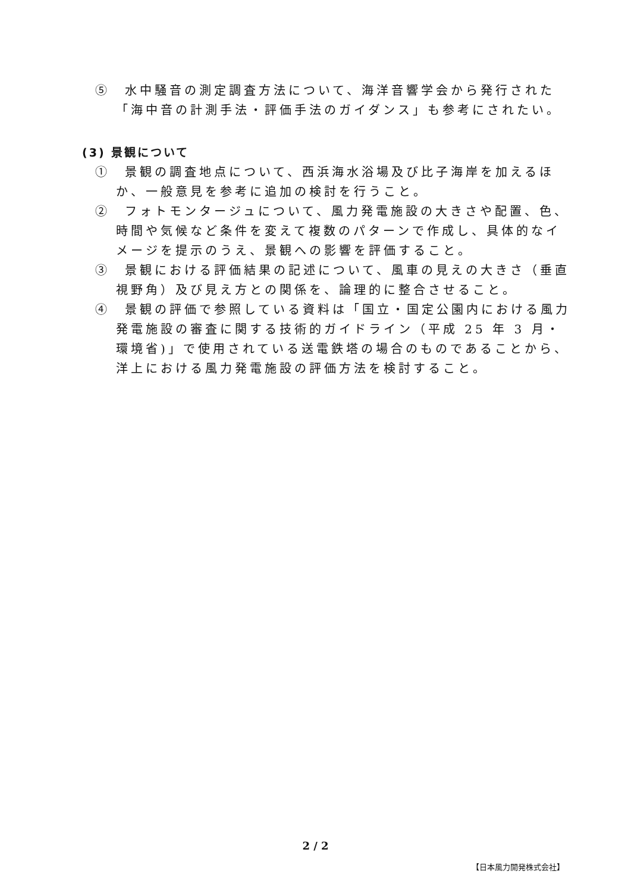⑤　水中騒音の測定調査方法について、海洋音響学会から発行された「海中音の計測手法・評価手法のガイダンス」も参考にされたい。
(3) 景観について
①　景観の調査地点について、西浜海水浴場及び比子海岸を加えるほか、一般意見を参考に追加の検討を行うこと。
②　フォトモンタージュについて、風力発電施設の大きさや配置、色、時間や気候など条件を変えて複数のパターンで作成し、具体的なイメージを提示のうえ、景観への影響を評価すること。
③　景観における評価結果の記述について、風車の見えの大きさ（垂直視野角）及び見え方との関係を、論理的に整合させること。
④　景観の評価で参照している資料は「国立・国定公園内における風力発電施設の審査に関する技術的ガイドライン（平成 25 年 3 月・環境省)」で使用されている送電鉄塔の場合のものであることから、洋上における風力発電施設の評価方法を検討すること。
2 / 2
【日本風力開発株式会社】